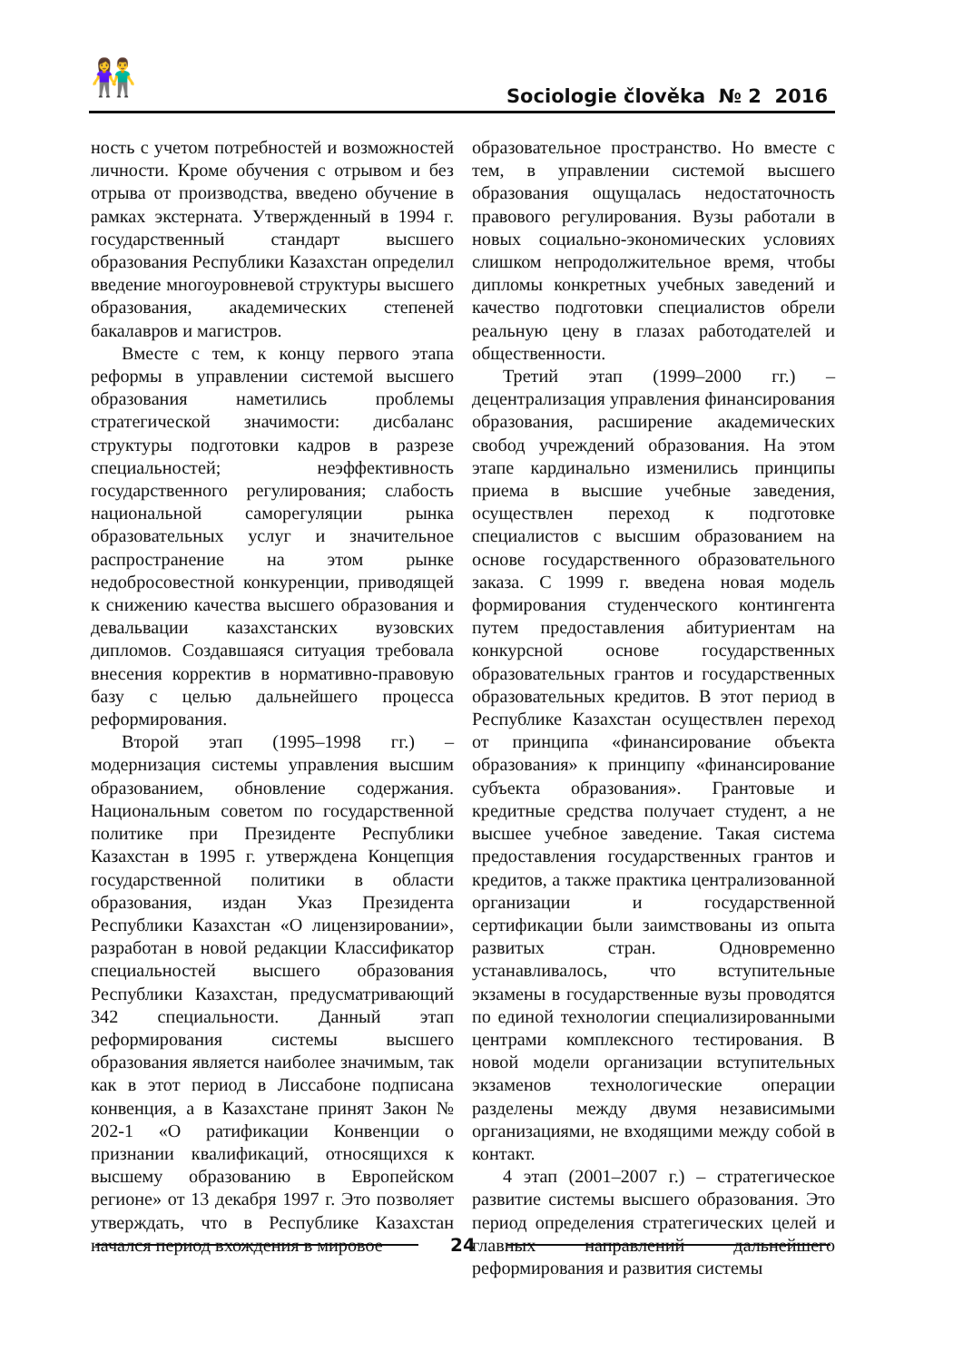👫 Sociologie člověka № 2 2016
ность с учетом потребностей и возможностей личности. Кроме обучения с отрывом и без отрыва от производства, введено обучение в рамках экстерната. Утвержденный в 1994 г. государственный стандарт высшего образования Республики Казахстан определил введение многоуровневой структуры высшего образования, академических степеней бакалавров и магистров.
Вместе с тем, к концу первого этапа реформы в управлении системой высшего образования наметились проблемы стратегической значимости: дисбаланс структуры подготовки кадров в разрезе специальностей; неэффективность государственного регулирования; слабость национальной саморегуляции рынка образовательных услуг и значительное распространение на этом рынке недобросовестной конкуренции, приводящей к снижению качества высшего образования и девальвации казахстанских вузовских дипломов. Создавшаяся ситуация требовала внесения корректив в нормативно-правовую базу с целью дальнейшего процесса реформирования.
Второй этап (1995–1998 гг.) – модернизация системы управления высшим образованием, обновление содержания. Национальным советом по государственной политике при Президенте Республики Казахстан в 1995 г. утверждена Концепция государственной политики в области образования, издан Указ Президента Республики Казахстан «О лицензировании», разработан в новой редакции Классификатор специальностей высшего образования Республики Казахстан, предусматривающий 342 специальности. Данный этап реформирования системы высшего образования является наиболее значимым, так как в этот период в Лиссабоне подписана конвенция, а в Казахстане принят Закон № 202-1 «О ратификации Конвенции о признании квалификаций, относящихся к высшему образованию в Европейском регионе» от 13 декабря 1997 г. Это позволяет утверждать, что в Республике Казахстан начался период вхождения в мировое
образовательное пространство. Но вместе с тем, в управлении системой высшего образования ощущалась недостаточность правового регулирования. Вузы работали в новых социально-экономических условиях слишком непродолжительное время, чтобы дипломы конкретных учебных заведений и качество подготовки специалистов обрели реальную цену в глазах работодателей и общественности.
Третий этап (1999–2000 гг.) – децентрализация управления финансирования образования, расширение академических свобод учреждений образования. На этом этапе кардинально изменились принципы приема в высшие учебные заведения, осуществлен переход к подготовке специалистов с высшим образованием на основе государственного образовательного заказа. С 1999 г. введена новая модель формирования студенческого контингента путем предоставления абитуриентам на конкурсной основе государственных образовательных грантов и государственных образовательных кредитов. В этот период в Республике Казахстан осуществлен переход от принципа «финансирование объекта образования» к принципу «финансирование субъекта образования». Грантовые и кредитные средства получает студент, а не высшее учебное заведение. Такая система предоставления государственных грантов и кредитов, а также практика централизованной организации и государственной сертификации были заимствованы из опыта развитых стран. Одновременно устанавливалось, что вступительные экзамены в государственные вузы проводятся по единой технологии специализированными центрами комплексного тестирования. В новой модели организации вступительных экзаменов технологические операции разделены между двумя независимыми организациями, не входящими между собой в контакт.
4 этап (2001–2007 г.) – стратегическое развитие системы высшего образования. Это период определения стратегических целей и главных направлений дальнейшего реформирования и развития системы
24